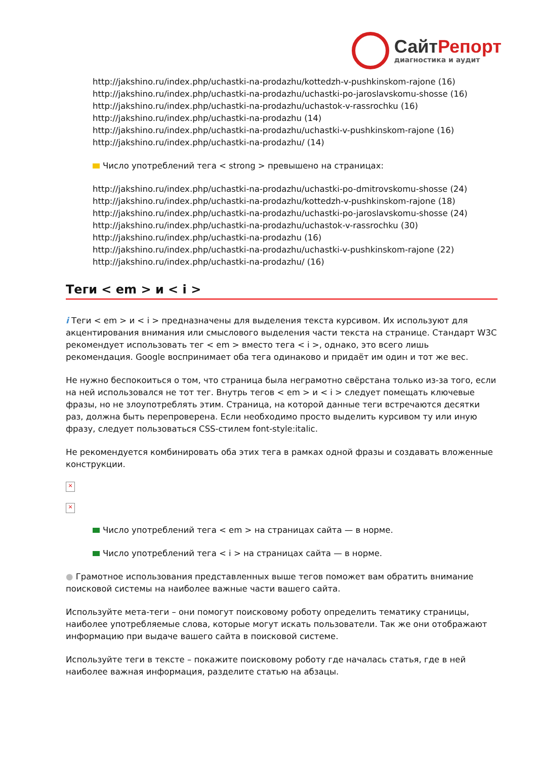СайтРепорт
диагностика и аудит
http://jakshino.ru/index.php/uchastki-na-prodazhu/kottedzh-v-pushkinskom-rajone (16)
http://jakshino.ru/index.php/uchastki-na-prodazhu/uchastki-po-jaroslavskomu-shosse (16)
http://jakshino.ru/index.php/uchastki-na-prodazhu/uchastok-v-rassrochku (16)
http://jakshino.ru/index.php/uchastki-na-prodazhu (14)
http://jakshino.ru/index.php/uchastki-na-prodazhu/uchastki-v-pushkinskom-rajone (16)
http://jakshino.ru/index.php/uchastki-na-prodazhu/ (14)
Число употреблений тега < strong > превышено на страницах:
http://jakshino.ru/index.php/uchastki-na-prodazhu/uchastki-po-dmitrovskomu-shosse (24)
http://jakshino.ru/index.php/uchastki-na-prodazhu/kottedzh-v-pushkinskom-rajone (18)
http://jakshino.ru/index.php/uchastki-na-prodazhu/uchastki-po-jaroslavskomu-shosse (24)
http://jakshino.ru/index.php/uchastki-na-prodazhu/uchastok-v-rassrochku (30)
http://jakshino.ru/index.php/uchastki-na-prodazhu (16)
http://jakshino.ru/index.php/uchastki-na-prodazhu/uchastki-v-pushkinskom-rajone (22)
http://jakshino.ru/index.php/uchastki-na-prodazhu/ (16)
Теги < em > и < i >
i Теги < em > и < i > предназначены для выделения текста курсивом. Их используют для акцентирования внимания или смыслового выделения части текста на странице. Стандарт W3C рекомендует использовать тег < em > вместо тега < i >, однако, это всего лишь рекомендация. Google воспринимает оба тега одинаково и придаёт им один и тот же вес.
Не нужно беспокоиться о том, что страница была неграмотно свёрстана только из-за того, если на ней использовался не тот тег. Внутрь тегов < em > и < i > следует помещать ключевые фразы, но не злоупотреблять этим. Страница, на которой данные теги встречаются десятки раз, должна быть перепроверена. Если необходимо просто выделить курсивом ту или иную фразу, следует пользоваться CSS-стилем font-style:italic.
Не рекомендуется комбинировать оба этих тега в рамках одной фразы и создавать вложенные конструкции.
×
×
Число употреблений тега < em > на страницах сайта — в норме.
Число употреблений тега < i > на страницах сайта — в норме.
● Грамотное использования представленных выше тегов поможет вам обратить внимание поисковой системы на наиболее важные части вашего сайта.
Используйте мета-теги – они помогут поисковому роботу определить тематику страницы, наиболее употребляемые слова, которые могут искать пользователи. Так же они отображают информацию при выдаче вашего сайта в поисковой системе.
Используйте теги в тексте – покажите поисковому роботу где началась статья, где в ней наиболее важная информация, разделите статью на абзацы.